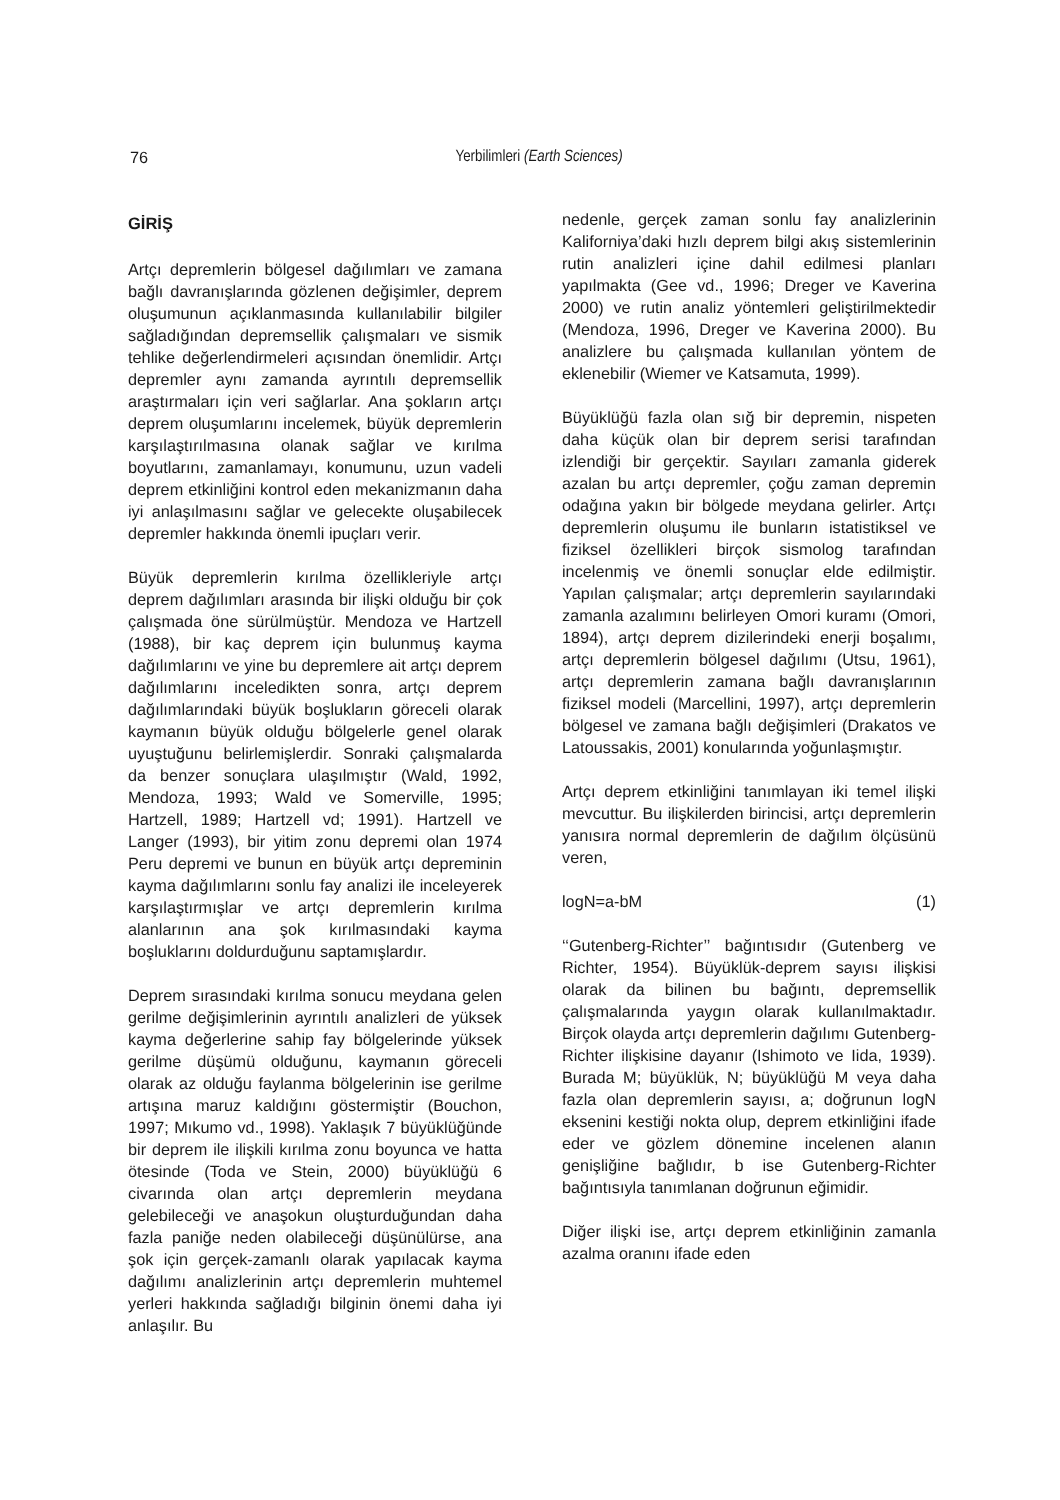76
Yerbilimleri (Earth Sciences)
GİRİŞ
Artçı depremlerin bölgesel dağılımları ve zamana bağlı davranışlarında gözlenen değişimler, deprem oluşumunun açıklanmasında kullanılabilir bilgiler sağladığından depremsellik çalışmaları ve sismik tehlike değerlendirmeleri açısından önemlidir. Artçı depremler aynı zamanda ayrıntılı depremsellik araştırmaları için veri sağlarlar. Ana şokların artçı deprem oluşumlarını incelemek, büyük depremlerin karşılaştırılmasına olanak sağlar ve kırılma boyutlarını, zamanlamayı, konumunu, uzun vadeli deprem etkinliğini kontrol eden mekanizmanın daha iyi anlaşılmasını sağlar ve gelecekte oluşabilecek depremler hakkında önemli ipuçları verir.
Büyük depremlerin kırılma özellikleriyle artçı deprem dağılımları arasında bir ilişki olduğu bir çok çalışmada öne sürülmüştür. Mendoza ve Hartzell (1988), bir kaç deprem için bulunmuş kayma dağılımlarını ve yine bu depremlere ait artçı deprem dağılımlarını inceledikten sonra, artçı deprem dağılımlarındaki büyük boşlukların göreceli olarak kaymanın büyük olduğu bölgelerle genel olarak uyuştuğunu belirlemişlerdir. Sonraki çalışmalarda da benzer sonuçlara ulaşılmıştır (Wald, 1992, Mendoza, 1993; Wald ve Somerville, 1995; Hartzell, 1989; Hartzell vd; 1991). Hartzell ve Langer (1993), bir yitim zonu depremi olan 1974 Peru depremi ve bunun en büyük artçı depreminin kayma dağılımlarını sonlu fay analizi ile inceleyerek karşılaştırmışlar ve artçı depremlerin kırılma alanlarının ana şok kırılmasındaki kayma boşluklarını doldurduğunu saptamışlardır.
Deprem sırasındaki kırılma sonucu meydana gelen gerilme değişimlerinin ayrıntılı analizleri de yüksek kayma değerlerine sahip fay bölgelerinde yüksek gerilme düşümü olduğunu, kaymanın göreceli olarak az olduğu faylanma bölgelerinin ise gerilme artışına maruz kaldığını göstermiştir (Bouchon, 1997; Mıkumo vd., 1998). Yaklaşık 7 büyüklüğünde bir deprem ile ilişkili kırılma zonu boyunca ve hatta ötesinde (Toda ve Stein, 2000) büyüklüğü 6 civarında olan artçı depremlerin meydana gelebileceği ve anaşokun oluşturduğundan daha fazla paniğe neden olabileceği düşünülürse, ana şok için gerçek-zamanlı olarak yapılacak kayma dağılımı analizlerinin artçı depremlerin muhtemel yerleri hakkında sağladığı bilginin önemi daha iyi anlaşılır. Bu
nedenle, gerçek zaman sonlu fay analizlerinin Kaliforniya’daki hızlı deprem bilgi akış sistemlerinin rutin analizleri içine dahil edilmesi planları yapılmakta (Gee vd., 1996; Dreger ve Kaverina 2000) ve rutin analiz yöntemleri geliştirilmektedir (Mendoza, 1996, Dreger ve Kaverina 2000). Bu analizlere bu çalışmada kullanılan yöntem de eklenebilir (Wiemer ve Katsamuta, 1999).
Büyüklüğü fazla olan sığ bir depremin, nispeten daha küçük olan bir deprem serisi tarafından izlendiği bir gerçektir. Sayıları zamanla giderek azalan bu artçı depremler, çoğu zaman depremin odağına yakın bir bölgede meydana gelirler. Artçı depremlerin oluşumu ile bunların istatistiksel ve fiziksel özellikleri birçok sismolog tarafından incelenmiş ve önemli sonuçlar elde edilmiştir. Yapılan çalışmalar; artçı depremlerin sayılarındaki zamanla azalımını belirleyen Omori kuramı (Omori, 1894), artçı deprem dizilerindeki enerji boşalımı, artçı depremlerin bölgesel dağılımı (Utsu, 1961), artçı depremlerin zamana bağlı davranışlarının fiziksel modeli (Marcellini, 1997), artçı depremlerin bölgesel ve zamana bağlı değişimleri (Drakatos ve Latoussakis, 2001) konularında yoğunlaşmıştır.
Artçı deprem etkinliğini tanımlayan iki temel ilişki mevcuttur. Bu ilişkilerden birincisi, artçı depremlerin yanısıra normal depremlerin de dağılım ölçüsünü veren,
logN=a-bM (1)
‘‘Gutenberg-Richter’’ bağıntısıdır (Gutenberg ve Richter, 1954). Büyüklük-deprem sayısı ilişkisi olarak da bilinen bu bağıntı, depremsellik çalışmalarında yaygın olarak kullanılmaktadır. Birçok olayda artçı depremlerin dağılımı Gutenberg-Richter ilişkisine dayanır (Ishimoto ve Iida, 1939). Burada M; büyüklük, N; büyüklüğü M veya daha fazla olan depremlerin sayısı, a; doğrunun logN eksenini kestiği nokta olup, deprem etkinliğini ifade eder ve gözlem dönemine incelenen alanın genişliğine bağlıdır, b ise Gutenberg-Richter bağıntısıyla tanımlanan doğrunun eğimidir.
Diğer ilişki ise, artçı deprem etkinliğinin zamanla azalma oranını ifade eden